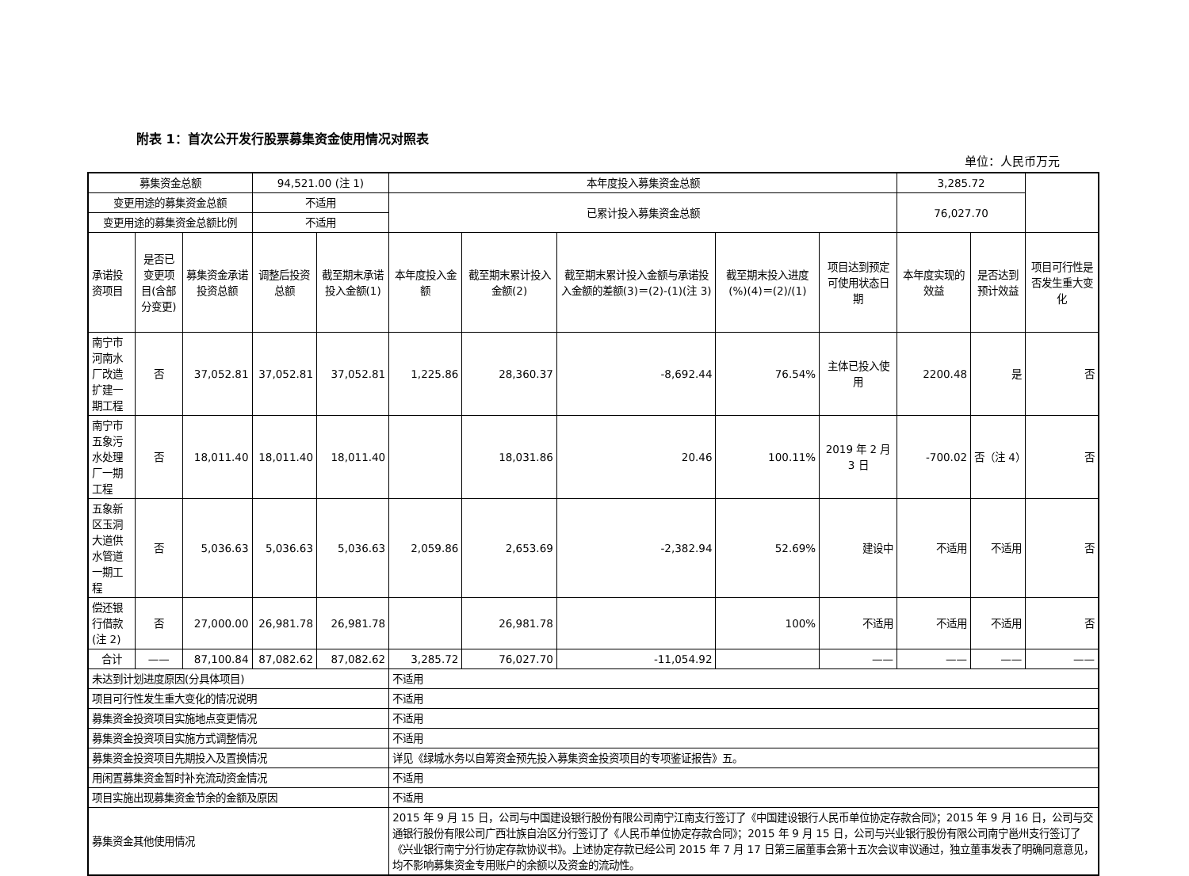附表 1：首次公开发行股票募集资金使用情况对照表
单位：人民币万元
| 募集资金总额 | | | 94,521.00 (注 1) | | 本年度投入募集资金总额 | | | | | 3,285.72 | | |
| 变更用途的募集资金总额 | | | 不适用 | | 已累计投入募集资金总额 | | | | | 76,027.70 | | |
| 变更用途的募集资金总额比例 | | | 不适用 | | | | | | | | | |
| 承诺投资项目 | 是否已变更项目(含部分变更) | 募集资金承诺投资总额 | 调整后投资总额 | 截至期末承诺投入金额(1) | 本年度投入金额 | 截至期末累计投入金额(2) | 截至期末累计投入金额与承诺投入金额的差额(3)＝(2)-(1)(注 3) | 截至期末投入进度(%)(4)＝(2)/(1) | 项目达到预定可使用状态日期 | 本年度实现的效益 | 是否达到预计效益 | 项目可行性是否发生重大变化 |
| 南宁市河南水厂改造扩建一期工程 | 否 | 37,052.81 | 37,052.81 | 37,052.81 | 1,225.86 | 28,360.37 | -8,692.44 | 76.54% | 主体已投入使用 | 2200.48 | 是 | 否 |
| 南宁市五象污水处理厂一期工程 | 否 | 18,011.40 | 18,011.40 | 18,011.40 | | 18,031.86 | 20.46 | 100.11% | 2019 年 2 月 3 日 | -700.02 | 否（注 4） | 否 |
| 五象新区玉洞大道供水管道一期工程 | 否 | 5,036.63 | 5,036.63 | 5,036.63 | 2,059.86 | 2,653.69 | -2,382.94 | 52.69% | 建设中 | 不适用 | 不适用 | 否 |
| 偿还银行借款(注 2) | 否 | 27,000.00 | 26,981.78 | 26,981.78 | | 26,981.78 | | 100% | 不适用 | 不适用 | 不适用 | 否 |
| 合计 | —— | 87,100.84 | 87,082.62 | 87,082.62 | 3,285.72 | 76,027.70 | -11,054.92 | | —— | —— | —— | —— |
| 未达到计划进度原因(分具体项目) | | | | | 不适用 | | | | | | | |
| 项目可行性发生重大变化的情况说明 | | | | | 不适用 | | | | | | | |
| 募集资金投资项目实施地点变更情况 | | | | | 不适用 | | | | | | | |
| 募集资金投资项目实施方式调整情况 | | | | | 不适用 | | | | | | | |
| 募集资金投资项目先期投入及置换情况 | | | | | 详见《绿城水务以自筹资金预先投入募集资金投资项目的专项鉴证报告》五。 | | | | | | | |
| 用闲置募集资金暂时补充流动资金情况 | | | | | 不适用 | | | | | | | |
| 项目实施出现募集资金节余的金额及原因 | | | | | 不适用 | | | | | | | |
| 募集资金其他使用情况 | | | | | 2015 年 9 月 15 日，公司与中国建设银行股份有限公司南宁江南支行签订了《中国建设银行人民币单位协定存款合同》；2015 年 9 月 16 日，公司与交通银行股份有限公司广西壮族自治区分行签订了《人民币单位协定存款合同》；2015 年 9 月 15 日，公司与兴业银行股份有限公司南宁邕州支行签订了《兴业银行南宁分行协定存款协议书》。上述协定存款已经公司 2015 年 7 月 17 日第三届董事会第十五次会议审议通过，独立董事发表了明确同意意见，均不影响募集资金专用账户的余额以及资金的流动性。 | | | | | | | |